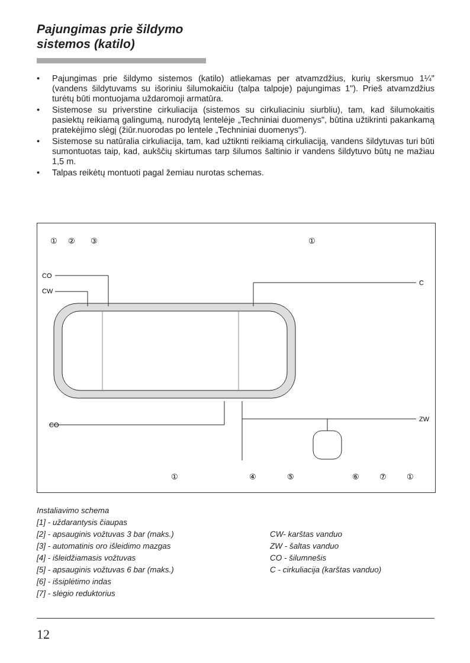Pajungimas prie šildymo
sistemos (katilo)
• Pajungimas prie šildymo sistemos (katilo) atliekamas per atvamzdžius, kurių skersmuo 1¼" (vandens šildytuvams su išoriniu šilumokaičiu (talpa talpoje) pajungimas 1"). Prieš atvamzdžius turėtų būti montuojama uždaromoji armatūra.
• Sistemose su priverstine cirkuliacija (sistemos su cirkuliaciniu siurbliu), tam, kad šilumokaitis pasiektų reikiamą galingumą, nurodytą lentelėje „Techniniai duomenys", būtina užtikrinti pakankamą pratekėjimo slėgį (žiūr.nuorodas po lentele „Techniniai duomenys").
• Sistemose su natūralia cirkuliacija, tam, kad užtiknti reikiamą cirkuliaciją, vandens šildytuvas turi būti sumontuotas taip, kad, aukščių skirtumas tarp šilumos šaltinio ir vandens šildytuvo būtų ne mažiau 1,5 m.
• Talpas reikėtų montuoti pagal žemiau nurotas schemas.
CO
CW
C
CO
ZW
①
②
③
①
①
④
⑤
⑥
⑦
①
Instaliavimo schema
[1] - uždarantysis čiaupas
[2] - apsauginis vožtuvas 3 bar (maks.)
[3] - automatinis oro išleidimo mazgas
[4] - išleidžiamasis vožtuvas
[5] - apsauginis vožtuvas 6 bar (maks.)
[6] - išsiplėtimo indas
[7] - slėgio reduktorius
CW- karštas vanduo
ZW - šaltas vanduo
CO - šilumnešis
C - cirkuliacija (karštas vanduo)
12